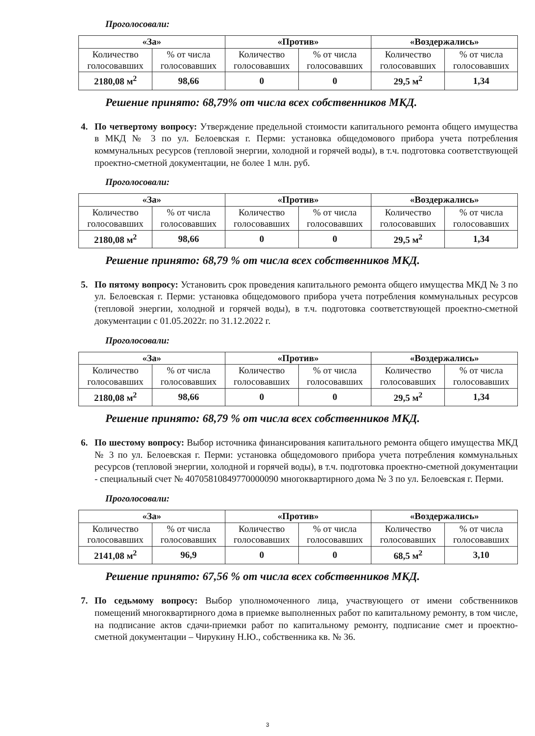Проголосовали:
| «За» | | «Против» | | «Воздержались» | |
| --- | --- | --- | --- | --- | --- |
| Количество голосовавших | % от числа голосовавших | Количество голосовавших | % от числа голосовавших | Количество голосовавших | % от числа голосовавших |
| 2180,08 м<sup>2</sup> | 98,66 | 0 | 0 | 29,5 м<sup>2</sup> | 1,34 |
Решение принято: 68,79% от числа всех собственников МКД.
4. По четвертому вопросу: Утверждение предельной стоимости капитального ремонта общего имущества в МКД № 3 по ул. Белоевская г. Перми: установка общедомового прибора учета потребления коммунальных ресурсов (тепловой энергии, холодной и горячей воды), в т.ч. подготовка соответствующей проектно-сметной документации, не более 1 млн. руб.
Проголосовали:
| «За» | | «Против» | | «Воздержались» | |
| --- | --- | --- | --- | --- | --- |
| Количество голосовавших | % от числа голосовавших | Количество голосовавших | % от числа голосовавших | Количество голосовавших | % от числа голосовавших |
| 2180,08 м<sup>2</sup> | 98,66 | 0 | 0 | 29,5 м<sup>2</sup> | 1,34 |
Решение принято: 68,79 % от числа всех собственников МКД.
5. По пятому вопросу: Установить срок проведения капитального ремонта общего имущества МКД № 3 по ул. Белоевская г. Перми: установка общедомового прибора учета потребления коммунальных ресурсов (тепловой энергии, холодной и горячей воды), в т.ч. подготовка соответствующей проектно-сметной документации с 01.05.2022г. по 31.12.2022 г.
Проголосовали:
| «За» | | «Против» | | «Воздержались» | |
| --- | --- | --- | --- | --- | --- |
| Количество голосовавших | % от числа голосовавших | Количество голосовавших | % от числа голосовавших | Количество голосовавших | % от числа голосовавших |
| 2180,08 м<sup>2</sup> | 98,66 | 0 | 0 | 29,5 м<sup>2</sup> | 1,34 |
Решение принято: 68,79 % от числа всех собственников МКД.
6. По шестому вопросу: Выбор источника финансирования капитального ремонта общего имущества МКД № 3 по ул. Белоевская г. Перми: установка общедомового прибора учета потребления коммунальных ресурсов (тепловой энергии, холодной и горячей воды), в т.ч. подготовка проектно-сметной документации - специальный счет № 40705810849770000090 многоквартирного дома № 3 по ул. Белоевская г. Перми.
Проголосовали:
| «За» | | «Против» | | «Воздержались» | |
| --- | --- | --- | --- | --- | --- |
| Количество голосовавших | % от числа голосовавших | Количество голосовавших | % от числа голосовавших | Количество голосовавших | % от числа голосовавших |
| 2141,08 м<sup>2</sup> | 96,9 | 0 | 0 | 68,5 м<sup>2</sup> | 3,10 |
Решение принято: 67,56 % от числа всех собственников МКД.
7. По седьмому вопросу: Выбор уполномоченного лица, участвующего от имени собственников помещений многоквартирного дома в приемке выполненных работ по капитальному ремонту, в том числе, на подписание актов сдачи-приемки работ по капитальному ремонту, подписание смет и проектно-сметной документации – Чирукину Н.Ю., собственника кв. № 36.
3